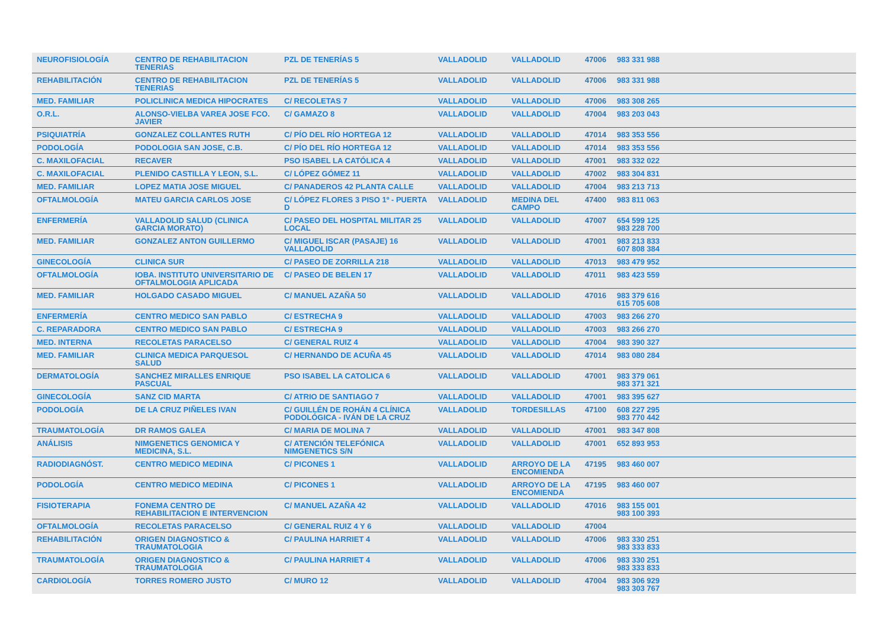| NEUROFISIOLOGÍA | CENTRO DE REHABILITACION TENERIAS | PZL DE TENERÍAS 5 | VALLADOLID | VALLADOLID | 47006 | 983 331 988 |
| REHABILITACIÓN | CENTRO DE REHABILITACION TENERIAS | PZL DE TENERÍAS 5 | VALLADOLID | VALLADOLID | 47006 | 983 331 988 |
| MED. FAMILIAR | POLICLINICA MEDICA HIPOCRATES | C/ RECOLETAS 7 | VALLADOLID | VALLADOLID | 47006 | 983 308 265 |
| O.R.L. | ALONSO-VIELBA VAREA JOSE FCO. JAVIER | C/ GAMAZO 8 | VALLADOLID | VALLADOLID | 47004 | 983 203 043 |
| PSIQUIATRÍA | GONZALEZ COLLANTES RUTH | C/ PÍO DEL RÍO HORTEGA 12 | VALLADOLID | VALLADOLID | 47014 | 983 353 556 |
| PODOLOGÍA | PODOLOGIA SAN JOSE, C.B. | C/ PÍO DEL RÍO HORTEGA 12 | VALLADOLID | VALLADOLID | 47014 | 983 353 556 |
| C. MAXILOFACIAL | RECAVER | PSO ISABEL LA CATÓLICA 4 | VALLADOLID | VALLADOLID | 47001 | 983 332 022 |
| C. MAXILOFACIAL | PLENIDO CASTILLA Y LEON, S.L. | C/ LÓPEZ GÓMEZ 11 | VALLADOLID | VALLADOLID | 47002 | 983 304 831 |
| MED. FAMILIAR | LOPEZ MATIA JOSE MIGUEL | C/ PANADEROS 42 PLANTA CALLE | VALLADOLID | VALLADOLID | 47004 | 983 213 713 |
| OFTALMOLOGÍA | MATEU GARCIA CARLOS JOSE | C/ LÓPEZ FLORES 3 PISO 1º - PUERTA D | VALLADOLID | MEDINA DEL CAMPO | 47400 | 983 811 063 |
| ENFERMERÍA | VALLADOLID SALUD (CLINICA GARCIA MORATO) | C/ PASEO DEL HOSPITAL MILITAR 25 LOCAL | VALLADOLID | VALLADOLID | 47007 | 654 599 125 983 228 700 |
| MED. FAMILIAR | GONZALEZ ANTON GUILLERMO | C/ MIGUEL ISCAR (PASAJE) 16 VALLADOLID | VALLADOLID | VALLADOLID | 47001 | 983 213 833 607 808 384 |
| GINECOLOGÍA | CLINICA SUR | C/ PASEO DE ZORRILLA 218 | VALLADOLID | VALLADOLID | 47013 | 983 479 952 |
| OFTALMOLOGÍA | IOBA. INSTITUTO UNIVERSITARIO DE OFTALMOLOGIA APLICADA | C/ PASEO DE BELEN 17 | VALLADOLID | VALLADOLID | 47011 | 983 423 559 |
| MED. FAMILIAR | HOLGADO CASADO MIGUEL | C/ MANUEL AZAÑA 50 | VALLADOLID | VALLADOLID | 47016 | 983 379 616 615 705 608 |
| ENFERMERÍA | CENTRO MEDICO SAN PABLO | C/ ESTRECHA 9 | VALLADOLID | VALLADOLID | 47003 | 983 266 270 |
| C. REPARADORA | CENTRO MEDICO SAN PABLO | C/ ESTRECHA 9 | VALLADOLID | VALLADOLID | 47003 | 983 266 270 |
| MED. INTERNA | RECOLETAS PARACELSO | C/ GENERAL RUIZ 4 | VALLADOLID | VALLADOLID | 47004 | 983 390 327 |
| MED. FAMILIAR | CLINICA MEDICA PARQUESOL SALUD | C/ HERNANDO DE ACUÑA 45 | VALLADOLID | VALLADOLID | 47014 | 983 080 284 |
| DERMATOLOGÍA | SANCHEZ MIRALLES ENRIQUE PASCUAL | PSO ISABEL LA CATOLICA 6 | VALLADOLID | VALLADOLID | 47001 | 983 379 061 983 371 321 |
| GINECOLOGÍA | SANZ CID MARTA | C/ ATRIO DE SANTIAGO 7 | VALLADOLID | VALLADOLID | 47001 | 983 395 627 |
| PODOLOGÍA | DE LA CRUZ PIÑELES IVAN | C/ GUILLÉN DE ROHÁN 4 CLÍNICA PODOLÓGICA - IVÁN DE LA CRUZ | VALLADOLID | TORDESILLAS | 47100 | 608 227 295 983 770 442 |
| TRAUMATOLOGÍA | DR RAMOS GALEA | C/ MARIA DE MOLINA 7 | VALLADOLID | VALLADOLID | 47001 | 983 347 808 |
| ANÁLISIS | NIMGENETICS GENOMICA Y MEDICINA, S.L. | C/ ATENCIÓN TELEFÓNICA NIMGENETICS S/N | VALLADOLID | VALLADOLID | 47001 | 652 893 953 |
| RADIODIAGNÓST. | CENTRO MEDICO MEDINA | C/ PICONES 1 | VALLADOLID | ARROYO DE LA ENCOMIENDA | 47195 | 983 460 007 |
| PODOLOGÍA | CENTRO MEDICO MEDINA | C/ PICONES 1 | VALLADOLID | ARROYO DE LA ENCOMIENDA | 47195 | 983 460 007 |
| FISIOTERAPIA | FONEMA CENTRO DE REHABILITACION E INTERVENCION | C/ MANUEL AZAÑA 42 | VALLADOLID | VALLADOLID | 47016 | 983 155 001 983 100 393 |
| OFTALMOLOGÍA | RECOLETAS PARACELSO | C/ GENERAL RUIZ 4 Y 6 | VALLADOLID | VALLADOLID | 47004 | |
| REHABILITACIÓN | ORIGEN DIAGNOSTICO & TRAUMATOLOGIA | C/ PAULINA HARRIET 4 | VALLADOLID | VALLADOLID | 47006 | 983 330 251 983 333 833 |
| TRAUMATOLOGÍA | ORIGEN DIAGNOSTICO & TRAUMATOLOGIA | C/ PAULINA HARRIET 4 | VALLADOLID | VALLADOLID | 47006 | 983 330 251 983 333 833 |
| CARDIOLOGÍA | TORRES ROMERO JUSTO | C/ MURO 12 | VALLADOLID | VALLADOLID | 47004 | 983 306 929 983 303 767 |